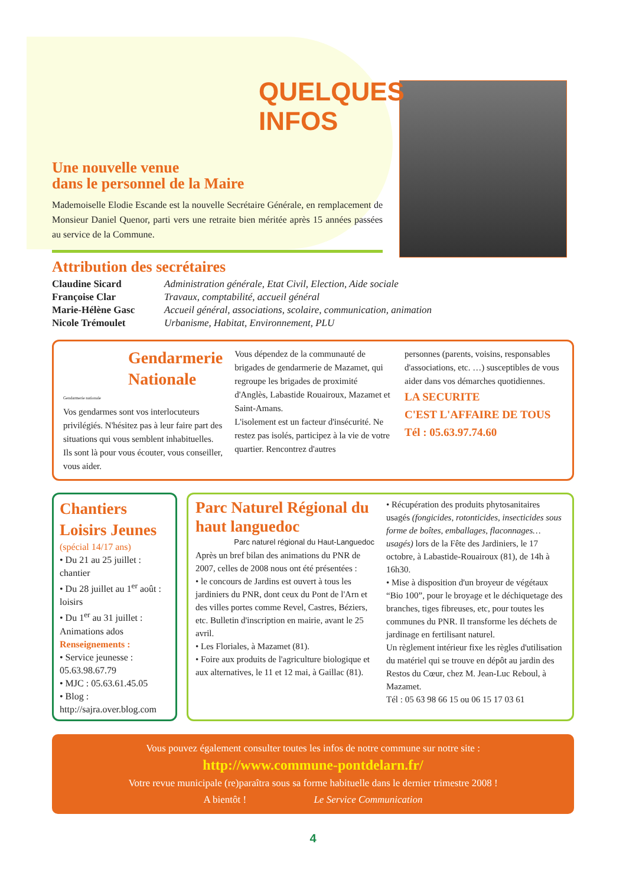QUELQUES
INFOS
Une nouvelle venue
dans le personnel de la Maire
Mademoiselle Elodie Escande est la nouvelle Secrétaire Générale, en remplacement de Monsieur Daniel Quenor, parti vers une retraite bien méritée après 15 années passées au service de la Commune.
Attribution des secrétaires
| Claudine Sicard | Administration générale, Etat Civil, Election, Aide sociale |
| Françoise Clar | Travaux, comptabilité, accueil général |
| Marie-Hélène Gasc | Accueil général, associations, scolaire, communication, animation |
| Nicole Trémoulet | Urbanisme, Habitat, Environnement, PLU |
Gendarmerie Nationale
Gendarmerie nationale
Vos gendarmes sont vos interlocuteurs privilégiés. N'hésitez pas à leur faire part des situations qui vous semblent inhabituelles. Ils sont là pour vous écouter, vous conseiller, vous aider.
Vous dépendez de la communauté de brigades de gendarmerie de Mazamet, qui regroupe les brigades de proximité d'Anglès, Labastide Rouairoux, Mazamet et Saint-Amans.
L'isolement est un facteur d'insécurité. Ne restez pas isolés, participez à la vie de votre quartier. Rencontrez d'autres
personnes (parents, voisins, responsables d'associations, etc. …) susceptibles de vous aider dans vos démarches quotidiennes.
LA SECURITE
C'EST L'AFFAIRE DE TOUS
Tél : 05.63.97.74.60
Chantiers Loisirs Jeunes
(spécial 14/17 ans)
• Du 21 au 25 juillet : chantier
• Du 28 juillet au 1<sup>er</sup> août : loisirs
• Du 1<sup>er</sup> au 31 juillet : Animations ados
Renseignements :
• Service jeunesse : 05.63.98.67.79
• MJC : 05.63.61.45.05
• Blog : http://sajra.over.blog.com
Parc Naturel Régional du haut languedoc
Parc naturel régional du Haut-Languedoc
Après un bref bilan des animations du PNR de 2007, celles de 2008 nous ont été présentées :
• le concours de Jardins est ouvert à tous les jardiniers du PNR, dont ceux du Pont de l'Arn et des villes portes comme Revel, Castres, Béziers, etc. Bulletin d'inscription en mairie, avant le 25 avril.
• Les Floriales, à Mazamet (81).
• Foire aux produits de l'agriculture biologique et aux alternatives, le 11 et 12 mai, à Gaillac (81).
• Récupération des produits phytosanitaires usagés (fongicides, rotonticides, insecticides sous forme de boîtes, emballages, flaconnages… usagés) lors de la Fête des Jardiniers, le 17 octobre, à Labastide-Rouairoux (81), de 14h à 16h30.
• Mise à disposition d'un broyeur de végétaux “Bio 100”, pour le broyage et le déchiquetage des branches, tiges fibreuses, etc, pour toutes les communes du PNR. Il transforme les déchets de jardinage en fertilisant naturel.
Un règlement intérieur fixe les règles d'utilisation du matériel qui se trouve en dépôt au jardin des Restos du Cœur, chez M. Jean-Luc Reboul, à Mazamet.
Tél : 05 63 98 66 15 ou 06 15 17 03 61
Vous pouvez également consulter toutes les infos de notre commune sur notre site :
http://www.commune-pontdelarn.fr/
Votre revue municipale (re)paraîtra sous sa forme habituelle dans le dernier trimestre 2008 !
A bientôt ! Le Service Communication
4